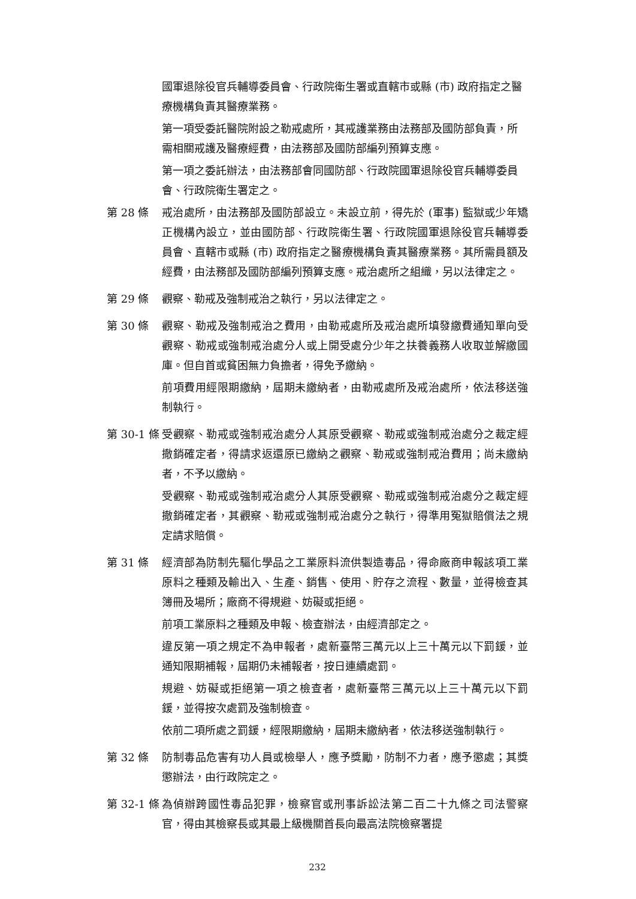國軍退除役官兵輔導委員會、行政院衛生署或直轄市或縣 (市) 政府指定之醫療機構負責其醫療業務。
第一項受委託醫院附設之勒戒處所，其戒護業務由法務部及國防部負責，所需相關戒護及醫療經費，由法務部及國防部編列預算支應。
第一項之委託辦法，由法務部會同國防部、行政院國軍退除役官兵輔導委員會、行政院衛生署定之。
第 28 條 戒治處所，由法務部及國防部設立。未設立前，得先於 (軍事) 監獄或少年矯正機構內設立，並由國防部、行政院衛生署、行政院國軍退除役官兵輔導委員會、直轄市或縣 (市) 政府指定之醫療機構負責其醫療業務。其所需員額及經費，由法務部及國防部編列預算支應。戒治處所之組織，另以法律定之。
第 29 條 觀察、勒戒及強制戒治之執行，另以法律定之。
第 30 條 觀察、勒戒及強制戒治之費用，由勒戒處所及戒治處所填發繳費通知單向受觀察、勒戒或強制戒治處分人或上開受處分少年之扶養義務人收取並解繳國庫。但自首或貧困無力負擔者，得免予繳納。
前項費用經限期繳納，屆期未繳納者，由勒戒處所及戒治處所，依法移送強制執行。
第 30-1 條
受觀察、勒戒或強制戒治處分人其原受觀察、勒戒或強制戒治處分之裁定經撤銷確定者，得請求返還原已繳納之觀察、勒戒或強制戒治費用；尚未繳納者，不予以繳納。
受觀察、勒戒或強制戒治處分人其原受觀察、勒戒或強制戒治處分之裁定經撤銷確定者，其觀察、勒戒或強制戒治處分之執行，得準用冤獄賠償法之規定請求賠償。
第 31 條 經濟部為防制先驅化學品之工業原料流供製造毒品，得命廠商申報該項工業原料之種類及輸出入、生產、銷售、使用、貯存之流程、數量，並得檢查其簿冊及場所；廠商不得規避、妨礙或拒絕。
前項工業原料之種類及申報、檢查辦法，由經濟部定之。
違反第一項之規定不為申報者，處新臺幣三萬元以上三十萬元以下罰鍰，並通知限期補報，屆期仍未補報者，按日連續處罰。
規避、妨礙或拒絕第一項之檢查者，處新臺幣三萬元以上三十萬元以下罰鍰，並得按次處罰及強制檢查。
依前二項所處之罰鍰，經限期繳納，屆期未繳納者，依法移送強制執行。
第 32 條 防制毒品危害有功人員或檢舉人，應予獎勵，防制不力者，應予懲處；其獎懲辦法，由行政院定之。
第 32-1 條
為偵辦跨國性毒品犯罪，檢察官或刑事訴訟法第二百二十九條之司法警察官，得由其檢察長或其最上級機關首長向最高法院檢察署提
232